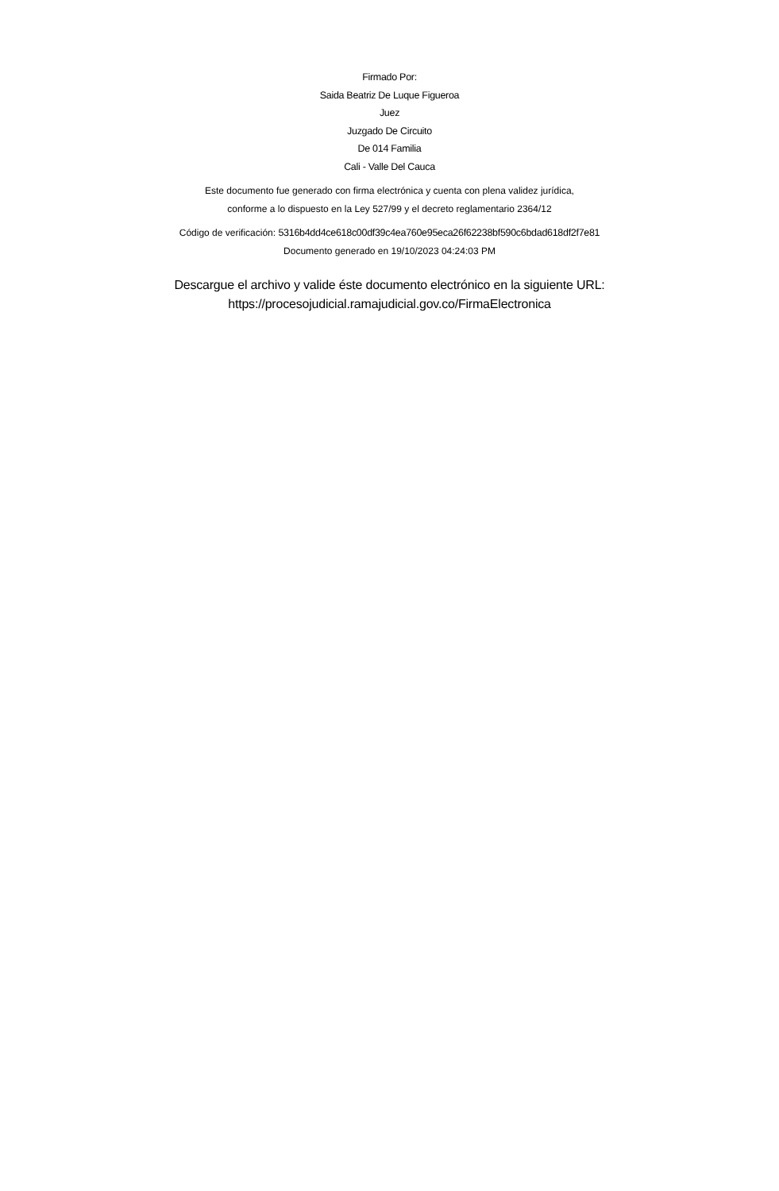Firmado Por:
Saida Beatriz De Luque Figueroa
Juez
Juzgado De Circuito
De 014 Familia
Cali - Valle Del Cauca
Este documento fue generado con firma electrónica y cuenta con plena validez jurídica,
conforme a lo dispuesto en la Ley 527/99 y el decreto reglamentario 2364/12
Código de verificación: 5316b4dd4ce618c00df39c4ea760e95eca26f62238bf590c6bdad618df2f7e81
Documento generado en 19/10/2023 04:24:03 PM
Descargue el archivo y valide éste documento electrónico en la siguiente URL:
https://procesojudicial.ramajudicial.gov.co/FirmaElectronica